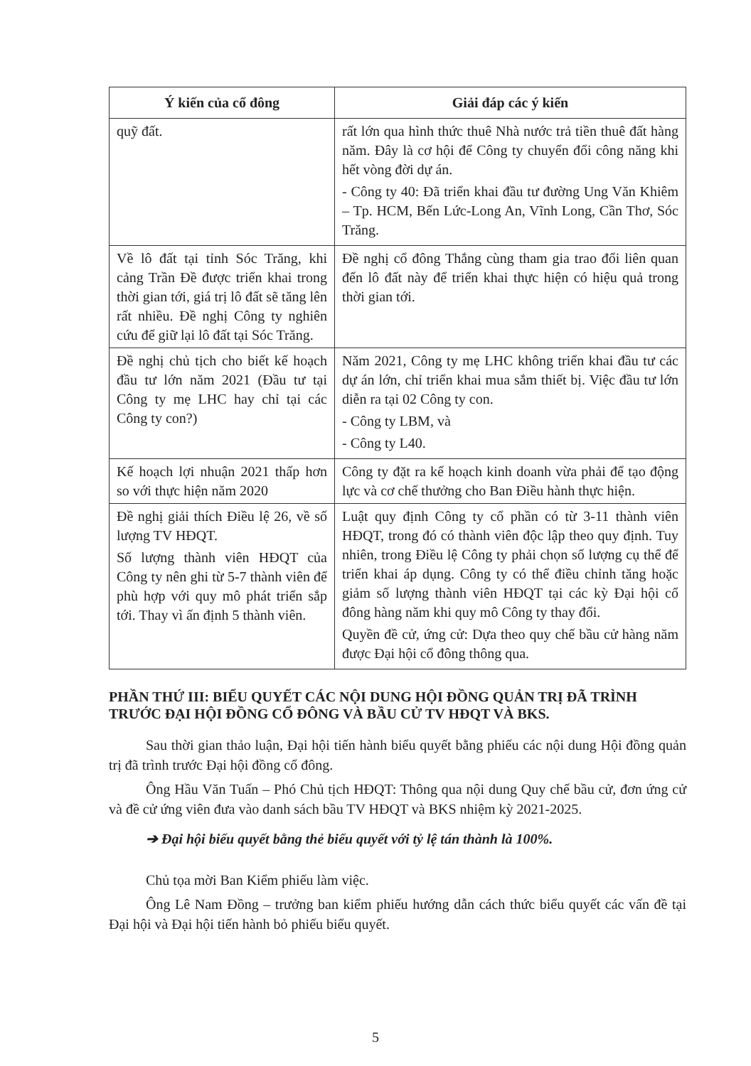| Ý kiến của cổ đông | Giải đáp các ý kiến |
| --- | --- |
| quỹ đất. | rất lớn qua hình thức thuê Nhà nước trả tiền thuê đất hàng năm. Đây là cơ hội để Công ty chuyển đổi công năng khi hết vòng đời dự án. - Công ty 40: Đã triển khai đầu tư đường Ung Văn Khiêm – Tp. HCM, Bến Lức-Long An, Vĩnh Long, Cần Thơ, Sóc Trăng. |
| Về lô đất tại tỉnh Sóc Trăng, khi cảng Trần Đề được triển khai trong thời gian tới, giá trị lô đất sẽ tăng lên rất nhiều. Đề nghị Công ty nghiên cứu để giữ lại lô đất tại Sóc Trăng. | Đề nghị cổ đông Thắng cùng tham gia trao đổi liên quan đến lô đất này để triển khai thực hiện có hiệu quả trong thời gian tới. |
| Đề nghị chủ tịch cho biết kế hoạch đầu tư lớn năm 2021 (Đầu tư tại Công ty mẹ LHC hay chỉ tại các Công ty con?) | Năm 2021, Công ty mẹ LHC không triển khai đầu tư các dự án lớn, chỉ triển khai mua sắm thiết bị. Việc đầu tư lớn diễn ra tại 02 Công ty con. - Công ty LBM, và - Công ty L40. |
| Kế hoạch lợi nhuận 2021 thấp hơn so với thực hiện năm 2020 | Công ty đặt ra kế hoạch kinh doanh vừa phải để tạo động lực và cơ chế thưởng cho Ban Điều hành thực hiện. |
| Đề nghị giải thích Điều lệ 26, về số lượng TV HĐQT. Số lượng thành viên HĐQT của Công ty nên ghi từ 5-7 thành viên để phù hợp với quy mô phát triển sắp tới. Thay vì ấn định 5 thành viên. | Luật quy định Công ty cổ phần có từ 3-11 thành viên HĐQT, trong đó có thành viên độc lập theo quy định. Tuy nhiên, trong Điều lệ Công ty phải chọn số lượng cụ thể để triển khai áp dụng. Công ty có thể điều chỉnh tăng hoặc giảm số lượng thành viên HĐQT tại các kỳ Đại hội cổ đông hàng năm khi quy mô Công ty thay đổi. Quyền đề cử, ứng cử: Dựa theo quy chế bầu cử hàng năm được Đại hội cổ đông thông qua. |
PHẦN THỨ III: BIỂU QUYẾT CÁC NỘI DUNG HỘI ĐỒNG QUẢN TRỊ ĐÃ TRÌNH TRƯỚC ĐẠI HỘI ĐỒNG CỔ ĐÔNG VÀ BẦU CỬ TV HĐQT VÀ BKS.
Sau thời gian thảo luận, Đại hội tiến hành biểu quyết bằng phiếu các nội dung Hội đồng quản trị đã trình trước Đại hội đồng cổ đông.
Ông Hầu Văn Tuấn – Phó Chủ tịch HĐQT: Thông qua nội dung Quy chế bầu cử, đơn ứng cử và đề cử ứng viên đưa vào danh sách bầu TV HĐQT và BKS nhiệm kỳ 2021-2025.
➔ Đại hội biểu quyết bằng thẻ biểu quyết với tỷ lệ tán thành là 100%.
Chủ tọa mời Ban Kiểm phiếu làm việc.
Ông Lê Nam Đồng – trưởng ban kiểm phiếu hướng dẫn cách thức biểu quyết các vấn đề tại Đại hội và Đại hội tiến hành bỏ phiếu biểu quyết.
5